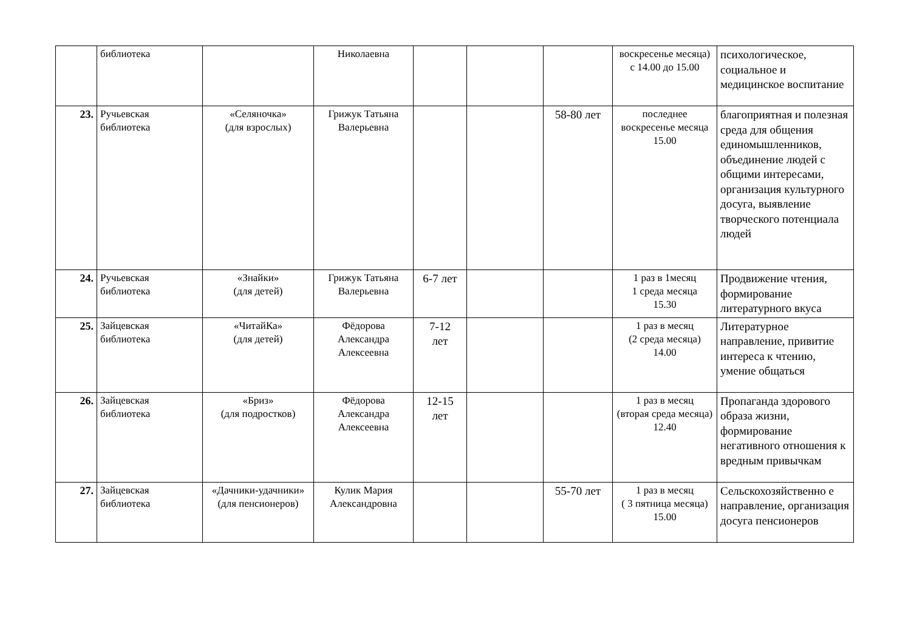| | библиотека | | Николаевна | | | | воскресенье месяца) с 14.00 до 15.00 | психологическое, социальное и медицинское воспитание |
| 23. | Ручьевская библиотека | «Селяночка» (для взрослых) | Грижук Татьяна Валерьевна | | | 58-80 лет | последнее воскресенье месяца 15.00 | благоприятная и полезная среда для общения единомышленников, объединение людей с общими интересами, организация культурного досуга, выявление творческого потенциала людей |
| 24. | Ручьевская библиотека | «Знайки» (для детей) | Грижук Татьяна Валерьевна | 6-7 лет | | | 1 раз в 1месяц 1 среда месяца 15.30 | Продвижение чтения, формирование литературного вкуса |
| 25. | Зайцевская библиотека | «ЧитайКа» (для детей) | Фёдорова Александра Алексеевна | 7-12 лет | | | 1 раз в месяц (2 среда месяца) 14.00 | Литературное направление, привитие интереса к чтению, умение общаться |
| 26. | Зайцевская библиотека | «Бриз» (для подростков) | Фёдорова Александра Алексеевна | 12-15 лет | | | 1 раз в месяц (вторая среда месяца) 12.40 | Пропаганда здорового образа жизни, формирование негативного отношения к вредным привычкам |
| 27. | Зайцевская библиотека | «Дачники-удачники» (для пенсионеров) | Кулик Мария Александровна | | | 55-70 лет | 1 раз в месяц ( 3 пятница месяца) 15.00 | Сельскохозяйственно е направление, организация досуга пенсионеров |